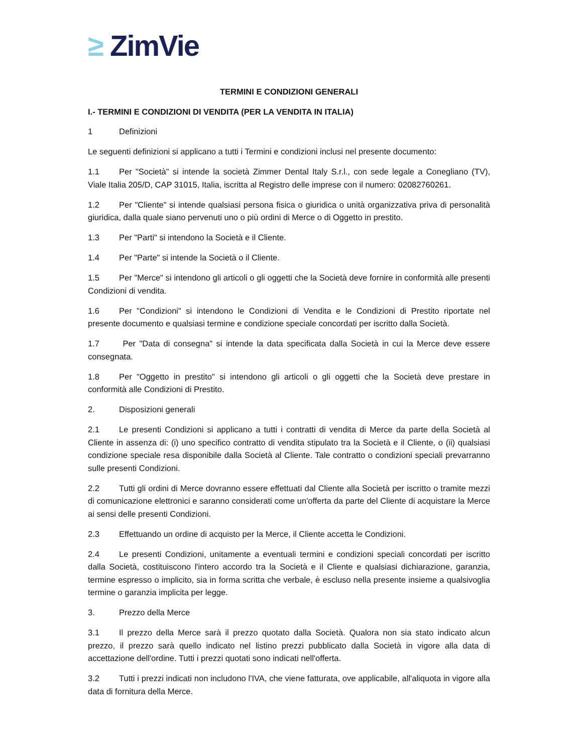≥ ZimVie
TERMINI E CONDIZIONI GENERALI
I.- TERMINI E CONDIZIONI DI VENDITA (PER LA VENDITA IN ITALIA)
1 Definizioni
Le seguenti definizioni si applicano a tutti i Termini e condizioni inclusi nel presente documento:
1.1 Per "Società" si intende la società Zimmer Dental Italy S.r.l., con sede legale a Conegliano (TV), Viale Italia 205/D, CAP 31015, Italia, iscritta al Registro delle imprese con il numero: 02082760261.
1.2 Per "Cliente" si intende qualsiasi persona fisica o giuridica o unità organizzativa priva di personalità giuridica, dalla quale siano pervenuti uno o più ordini di Merce o di Oggetto in prestito.
1.3 Per "Parti" si intendono la Società e il Cliente.
1.4 Per "Parte" si intende la Società o il Cliente.
1.5 Per "Merce" si intendono gli articoli o gli oggetti che la Società deve fornire in conformità alle presenti Condizioni di vendita.
1.6 Per "Condizioni" si intendono le Condizioni di Vendita e le Condizioni di Prestito riportate nel presente documento e qualsiasi termine e condizione speciale concordati per iscritto dalla Società.
1.7 Per "Data di consegna" si intende la data specificata dalla Società in cui la Merce deve essere consegnata.
1.8 Per "Oggetto in prestito" si intendono gli articoli o gli oggetti che la Società deve prestare in conformità alle Condizioni di Prestito.
2. Disposizioni generali
2.1 Le presenti Condizioni si applicano a tutti i contratti di vendita di Merce da parte della Società al Cliente in assenza di: (i) uno specifico contratto di vendita stipulato tra la Società e il Cliente, o (ii) qualsiasi condizione speciale resa disponibile dalla Società al Cliente. Tale contratto o condizioni speciali prevarranno sulle presenti Condizioni.
2.2 Tutti gli ordini di Merce dovranno essere effettuati dal Cliente alla Società per iscritto o tramite mezzi di comunicazione elettronici e saranno considerati come un'offerta da parte del Cliente di acquistare la Merce ai sensi delle presenti Condizioni.
2.3 Effettuando un ordine di acquisto per la Merce, il Cliente accetta le Condizioni.
2.4 Le presenti Condizioni, unitamente a eventuali termini e condizioni speciali concordati per iscritto dalla Società, costituiscono l'intero accordo tra la Società e il Cliente e qualsiasi dichiarazione, garanzia, termine espresso o implicito, sia in forma scritta che verbale, è escluso nella presente insieme a qualsivoglia termine o garanzia implicita per legge.
3. Prezzo della Merce
3.1 Il prezzo della Merce sarà il prezzo quotato dalla Società. Qualora non sia stato indicato alcun prezzo, il prezzo sarà quello indicato nel listino prezzi pubblicato dalla Società in vigore alla data di accettazione dell'ordine. Tutti i prezzi quotati sono indicati nell'offerta.
3.2 Tutti i prezzi indicati non includono l'IVA, che viene fatturata, ove applicabile, all'aliquota in vigore alla data di fornitura della Merce.